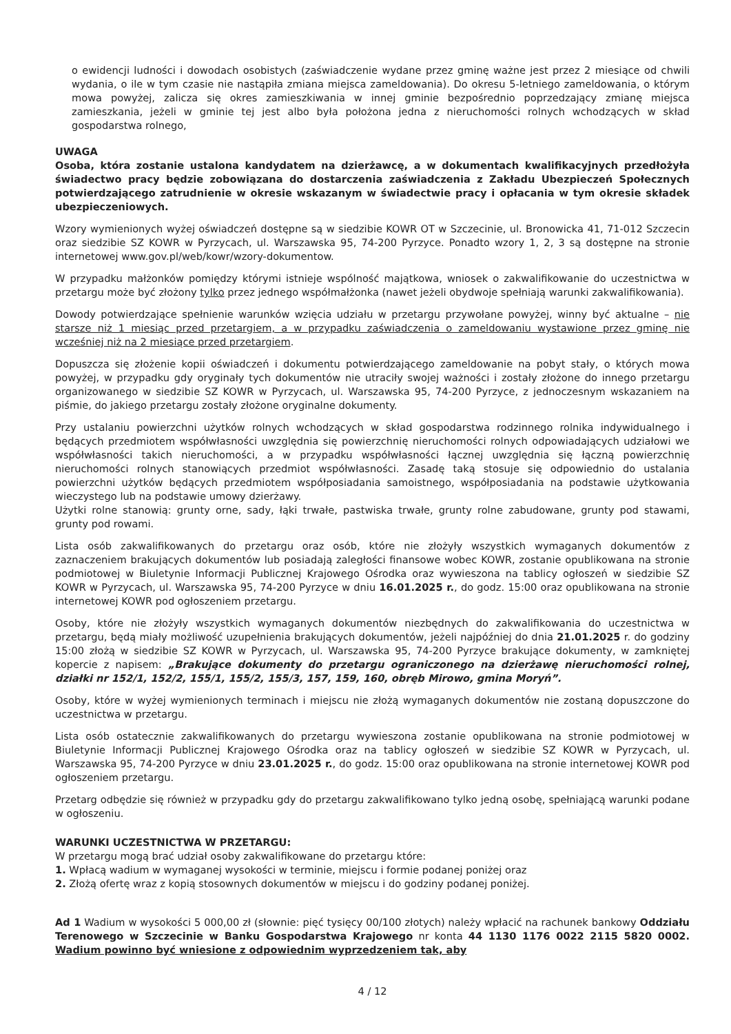o ewidencji ludności i dowodach osobistych (zaświadczenie wydane przez gminę ważne jest przez 2 miesiące od chwili wydania, o ile w tym czasie nie nastąpiła zmiana miejsca zameldowania). Do okresu 5-letniego zameldowania, o którym mowa powyżej, zalicza się okres zamieszkiwania w innej gminie bezpośrednio poprzedzający zmianę miejsca zamieszkania, jeżeli w gminie tej jest albo była położona jedna z nieruchomości rolnych wchodzących w skład gospodarstwa rolnego,
UWAGA
Osoba, która zostanie ustalona kandydatem na dzierżawcę, a w dokumentach kwalifikacyjnych przedłożyła świadectwo pracy będzie zobowiązana do dostarczenia zaświadczenia z Zakładu Ubezpieczeń Społecznych potwierdzającego zatrudnienie w okresie wskazanym w świadectwie pracy i opłacania w tym okresie składek ubezpieczeniowych.
Wzory wymienionych wyżej oświadczeń dostępne są w siedzibie KOWR OT w Szczecinie, ul. Bronowicka 41, 71-012 Szczecin oraz siedzibie SZ KOWR w Pyrzycach, ul. Warszawska 95, 74-200 Pyrzyce. Ponadto wzory 1, 2, 3 są dostępne na stronie internetowej www.gov.pl/web/kowr/wzory-dokumentow.
W przypadku małżonków pomiędzy którymi istnieje wspólność majątkowa, wniosek o zakwalifikowanie do uczestnictwa w przetargu może być złożony tylko przez jednego współmałżonka (nawet jeżeli obydwoje spełniają warunki zakwalifikowania).
Dowody potwierdzające spełnienie warunków wzięcia udziału w przetargu przywołane powyżej, winny być aktualne – nie starsze niż 1 miesiąc przed przetargiem, a w przypadku zaświadczenia o zameldowaniu wystawione przez gminę nie wcześniej niż na 2 miesiące przed przetargiem.
Dopuszcza się złożenie kopii oświadczeń i dokumentu potwierdzającego zameldowanie na pobyt stały, o których mowa powyżej, w przypadku gdy oryginały tych dokumentów nie utraciły swojej ważności i zostały złożone do innego przetargu organizowanego w siedzibie SZ KOWR w Pyrzycach, ul. Warszawska 95, 74-200 Pyrzyce, z jednoczesnym wskazaniem na piśmie, do jakiego przetargu zostały złożone oryginalne dokumenty.
Przy ustalaniu powierzchni użytków rolnych wchodzących w skład gospodarstwa rodzinnego rolnika indywidualnego i będących przedmiotem współwłasności uwzględnia się powierzchnię nieruchomości rolnych odpowiadających udziałowi we współwłasności takich nieruchomości, a w przypadku współwłasności łącznej uwzględnia się łączną powierzchnię nieruchomości rolnych stanowiących przedmiot współwłasności. Zasadę taką stosuje się odpowiednio do ustalania powierzchni użytków będących przedmiotem współposiadania samoistnego, współposiadania na podstawie użytkowania wieczystego lub na podstawie umowy dzierżawy.
Użytki rolne stanowią: grunty orne, sady, łąki trwałe, pastwiska trwałe, grunty rolne zabudowane, grunty pod stawami, grunty pod rowami.
Lista osób zakwalifikowanych do przetargu oraz osób, które nie złożyły wszystkich wymaganych dokumentów z zaznaczeniem brakujących dokumentów lub posiadają zaległości finansowe wobec KOWR, zostanie opublikowana na stronie podmiotowej w Biuletynie Informacji Publicznej Krajowego Ośrodka oraz wywieszona na tablicy ogłoszeń w siedzibie SZ KOWR w Pyrzycach, ul. Warszawska 95, 74-200 Pyrzyce w dniu 16.01.2025 r., do godz. 15:00 oraz opublikowana na stronie internetowej KOWR pod ogłoszeniem przetargu.
Osoby, które nie złożyły wszystkich wymaganych dokumentów niezbędnych do zakwalifikowania do uczestnictwa w przetargu, będą miały możliwość uzupełnienia brakujących dokumentów, jeżeli najpóźniej do dnia 21.01.2025 r. do godziny 15:00 złożą w siedzibie SZ KOWR w Pyrzycach, ul. Warszawska 95, 74-200 Pyrzyce brakujące dokumenty, w zamkniętej kopercie z napisem: „Brakujące dokumenty do przetargu ograniczonego na dzierżawę nieruchomości rolnej, działki nr 152/1, 152/2, 155/1, 155/2, 155/3, 157, 159, 160, obręb Mirowo, gmina Moryń”.
Osoby, które w wyżej wymienionych terminach i miejscu nie złożą wymaganych dokumentów nie zostaną dopuszczone do uczestnictwa w przetargu.
Lista osób ostatecznie zakwalifikowanych do przetargu wywieszona zostanie opublikowana na stronie podmiotowej w Biuletynie Informacji Publicznej Krajowego Ośrodka oraz na tablicy ogłoszeń w siedzibie SZ KOWR w Pyrzycach, ul. Warszawska 95, 74-200 Pyrzyce w dniu 23.01.2025 r., do godz. 15:00 oraz opublikowana na stronie internetowej KOWR pod ogłoszeniem przetargu.
Przetarg odbędzie się również w przypadku gdy do przetargu zakwalifikowano tylko jedną osobę, spełniającą warunki podane w ogłoszeniu.
WARUNKI UCZESTNICTWA W PRZETARGU:
W przetargu mogą brać udział osoby zakwalifikowane do przetargu które:
1. Wpłacą wadium w wymaganej wysokości w terminie, miejscu i formie podanej poniżej oraz
2. Złożą ofertę wraz z kopią stosownych dokumentów w miejscu i do godziny podanej poniżej.
Ad 1 Wadium w wysokości 5 000,00 zł (słownie: pięć tysięcy 00/100 złotych) należy wpłacić na rachunek bankowy Oddziału Terenowego w Szczecinie w Banku Gospodarstwa Krajowego nr konta 44 1130 1176 0022 2115 5820 0002. Wadium powinno być wniesione z odpowiednim wyprzedzeniem tak, aby
4 / 12